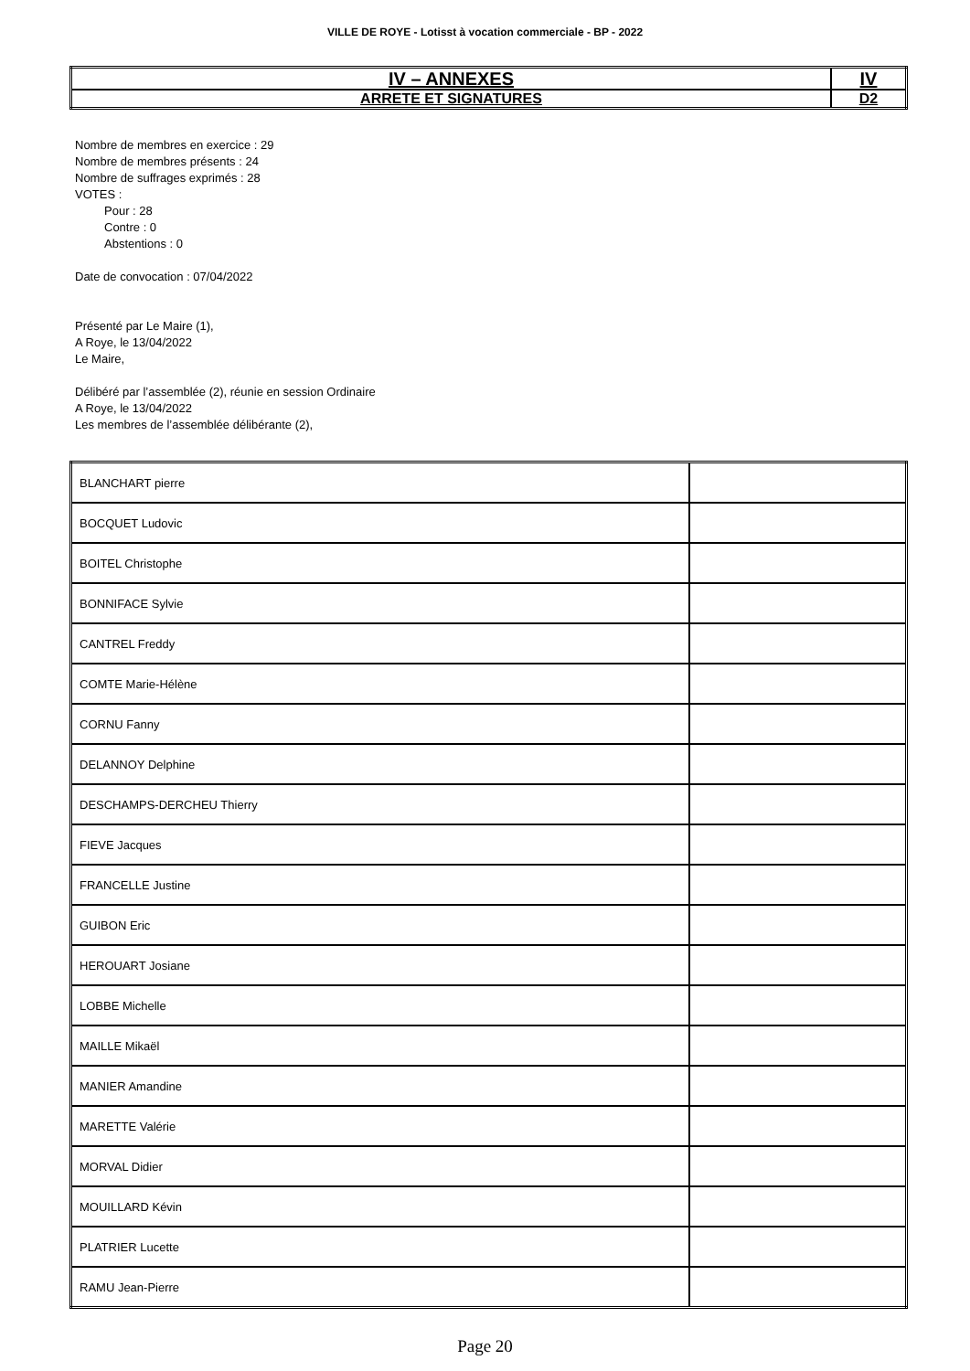VILLE DE ROYE - Lotisst à vocation commerciale - BP - 2022
| IV – ANNEXES | IV |
| ARRETE ET SIGNATURES | D2 |
Nombre de membres en exercice : 29
Nombre de membres présents : 24
Nombre de suffrages exprimés : 28
VOTES :
Pour : 28
Contre : 0
Abstentions : 0
Date de convocation : 07/04/2022
Présenté par Le Maire (1),
A Roye, le 13/04/2022
Le Maire,
Délibéré par l’assemblée (2), réunie en session Ordinaire
A Roye, le 13/04/2022
Les membres de l’assemblée délibérante (2),
| BLANCHART pierre | |
| BOCQUET Ludovic | |
| BOITEL Christophe | |
| BONNIFACE Sylvie | |
| CANTREL Freddy | |
| COMTE Marie-Hélène | |
| CORNU Fanny | |
| DELANNOY Delphine | |
| DESCHAMPS-DERCHEU Thierry | |
| FIEVE Jacques | |
| FRANCELLE Justine | |
| GUIBON Eric | |
| HEROUART Josiane | |
| LOBBE Michelle | |
| MAILLE Mikaël | |
| MANIER Amandine | |
| MARETTE Valérie | |
| MORVAL Didier | |
| MOUILLARD Kévin | |
| PLATRIER Lucette | |
| RAMU Jean-Pierre | |
Page 20